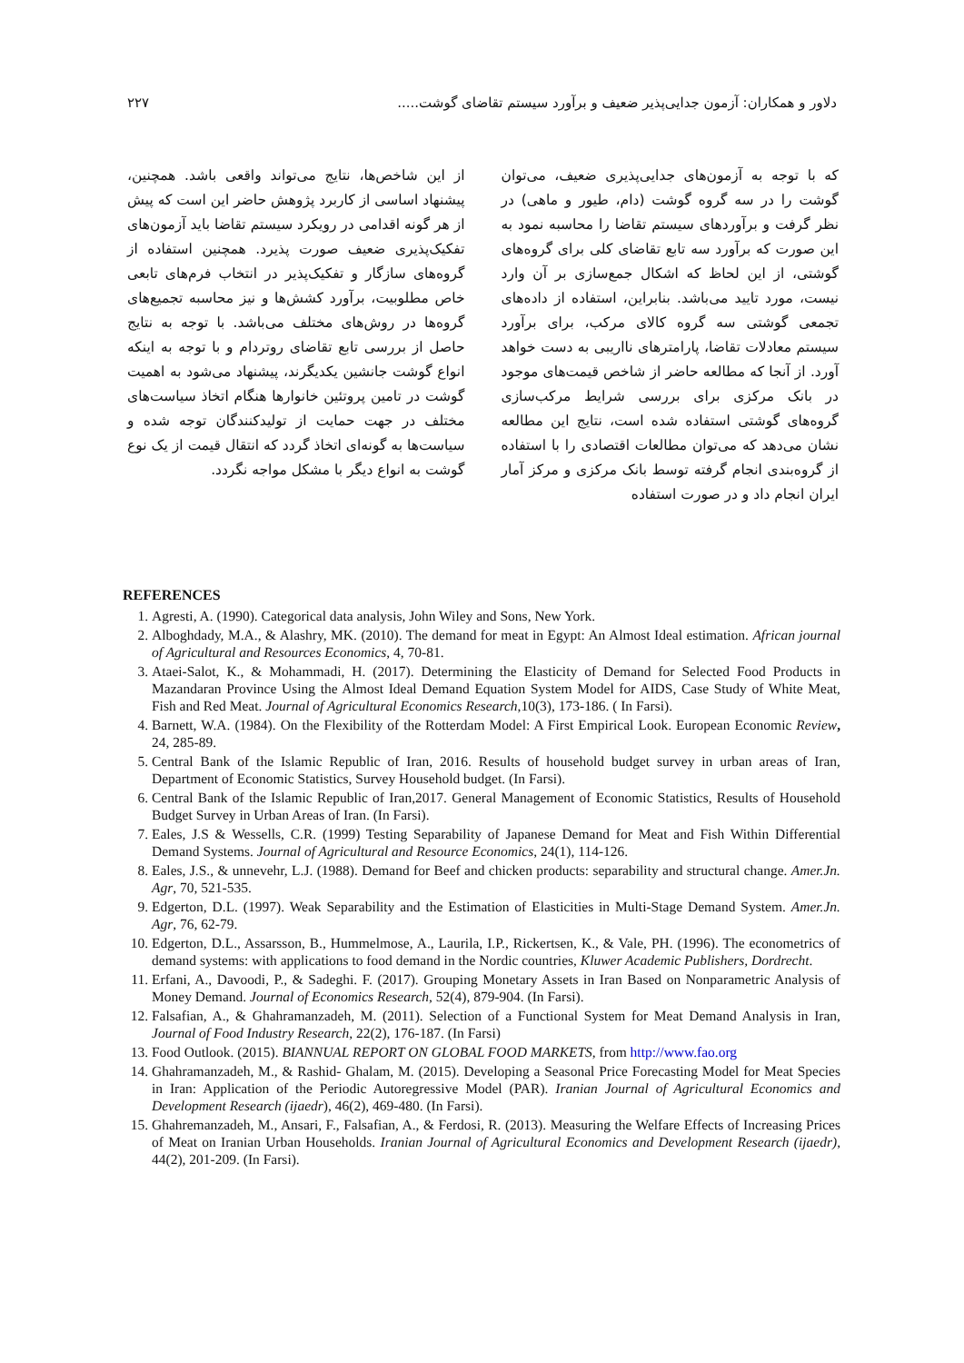دلاور و همکاران: آزمون جدایی‌پذیر ضعیف و برآورد سیستم تقاضای گوشت..... ۲۲۷
که با توجه به آزمون‌های جدایی‌پذیری ضعیف، می‌توان گوشت را در سه گروه گوشت (دام، طیور و ماهی) در نظر گرفت و برآوردهای سیستم تقاضا را محاسبه نمود به این صورت که برآورد سه تابع تقاضای کلی برای گروه‌های گوشتی، از این لحاظ که اشکال جمع‌سازی بر آن وارد نیست، مورد تایید می‌باشد. بنابراین، استفاده از داده‌های تجمعی گوشتی سه گروه کالای مرکب، برای برآورد سیستم معادلات تقاضا، پارامترهای نااریبی به دست خواهد آورد. از آنجا که مطالعه حاضر از شاخص قیمت‌های موجود در بانک مرکزی برای بررسی شرایط مرکب‌سازی گروه‌های گوشتی استفاده شده است، نتایج این مطالعه نشان می‌دهد که می‌توان مطالعات اقتصادی را با استفاده از گروه‌بندی انجام گرفته توسط بانک مرکزی و مرکز آمار ایران انجام داد و در صورت استفاده
از این شاخص‌ها، نتایج می‌تواند واقعی باشد. همچنین، پیشنهاد اساسی از کاربرد پژوهش حاضر این است که پیش از هر گونه اقدامی در رویکرد سیستم تقاضا باید آزمون‌های تفکیک‌پذیری ضعیف صورت پذیرد. همچنین استفاده از گروه‌های سازگار و تفکیک‌پذیر در انتخاب فرم‌های تابعی خاص مطلوبیت، برآورد کشش‌ها و نیز محاسبه تجمیع‌های گروه‌ها در روش‌های مختلف می‌باشد. با توجه به نتایج حاصل از بررسی تابع تقاضای روتردام و با توجه به اینکه انواع گوشت جانشین یکدیگرند، پیشنهاد می‌شود به اهمیت گوشت در تامین پروتئین خانوارها هنگام اتخاذ سیاست‌های مختلف در جهت حمایت از تولیدکنندگان توجه شده و سیاست‌ها به گونه‌ای اتخاذ گردد که انتقال قیمت از یک نوع گوشت به انواع دیگر با مشکل مواجه نگردد.
REFERENCES
1. Agresti, A. (1990). Categorical data analysis, John Wiley and Sons, New York.
2. Alboghdady, M.A., & Alashry, MK. (2010). The demand for meat in Egypt: An Almost Ideal estimation. African journal of Agricultural and Resources Economics, 4, 70-81.
3. Ataei-Salot, K., & Mohammadi, H. (2017). Determining the Elasticity of Demand for Selected Food Products in Mazandaran Province Using the Almost Ideal Demand Equation System Model for AIDS, Case Study of White Meat, Fish and Red Meat. Journal of Agricultural Economics Research,10(3), 173-186. ( In Farsi).
4. Barnett, W.A. (1984). On the Flexibility of the Rotterdam Model: A First Empirical Look. European Economic Review, 24, 285-89.
5. Central Bank of the Islamic Republic of Iran, 2016. Results of household budget survey in urban areas of Iran, Department of Economic Statistics, Survey Household budget. (In Farsi).
6. Central Bank of the Islamic Republic of Iran,2017. General Management of Economic Statistics, Results of Household Budget Survey in Urban Areas of Iran. (In Farsi).
7. Eales, J.S & Wessells, C.R. (1999) Testing Separability of Japanese Demand for Meat and Fish Within Differential Demand Systems. Journal of Agricultural and Resource Economics, 24(1), 114-126.
8. Eales, J.S., & unnevehr, L.J. (1988). Demand for Beef and chicken products: separability and structural change. Amer.Jn. Agr, 70, 521-535.
9. Edgerton, D.L. (1997). Weak Separability and the Estimation of Elasticities in Multi-Stage Demand System. Amer.Jn. Agr, 76, 62-79.
10. Edgerton, D.L., Assarsson, B., Hummelmose, A., Laurila, I.P., Rickertsen, K., & Vale, PH. (1996). The econometrics of demand systems: with applications to food demand in the Nordic countries, Kluwer Academic Publishers, Dordrecht.
11. Erfani, A., Davoodi, P., & Sadeghi. F. (2017). Grouping Monetary Assets in Iran Based on Nonparametric Analysis of Money Demand. Journal of Economics Research, 52(4), 879-904. (In Farsi).
12. Falsafian, A., & Ghahramanzadeh, M. (2011). Selection of a Functional System for Meat Demand Analysis in Iran, Journal of Food Industry Research, 22(2), 176-187. (In Farsi)
13. Food Outlook. (2015). BIANNUAL REPORT ON GLOBAL FOOD MARKETS, from http://www.fao.org
14. Ghahramanzadeh, M., & Rashid- Ghalam, M. (2015). Developing a Seasonal Price Forecasting Model for Meat Species in Iran: Application of the Periodic Autoregressive Model (PAR). Iranian Journal of Agricultural Economics and Development Research (ijaedr), 46(2), 469-480. (In Farsi).
15. Ghahremanzadeh, M., Ansari, F., Falsafian, A., & Ferdosi, R. (2013). Measuring the Welfare Effects of Increasing Prices of Meat on Iranian Urban Households. Iranian Journal of Agricultural Economics and Development Research (ijaedr), 44(2), 201-209. (In Farsi).